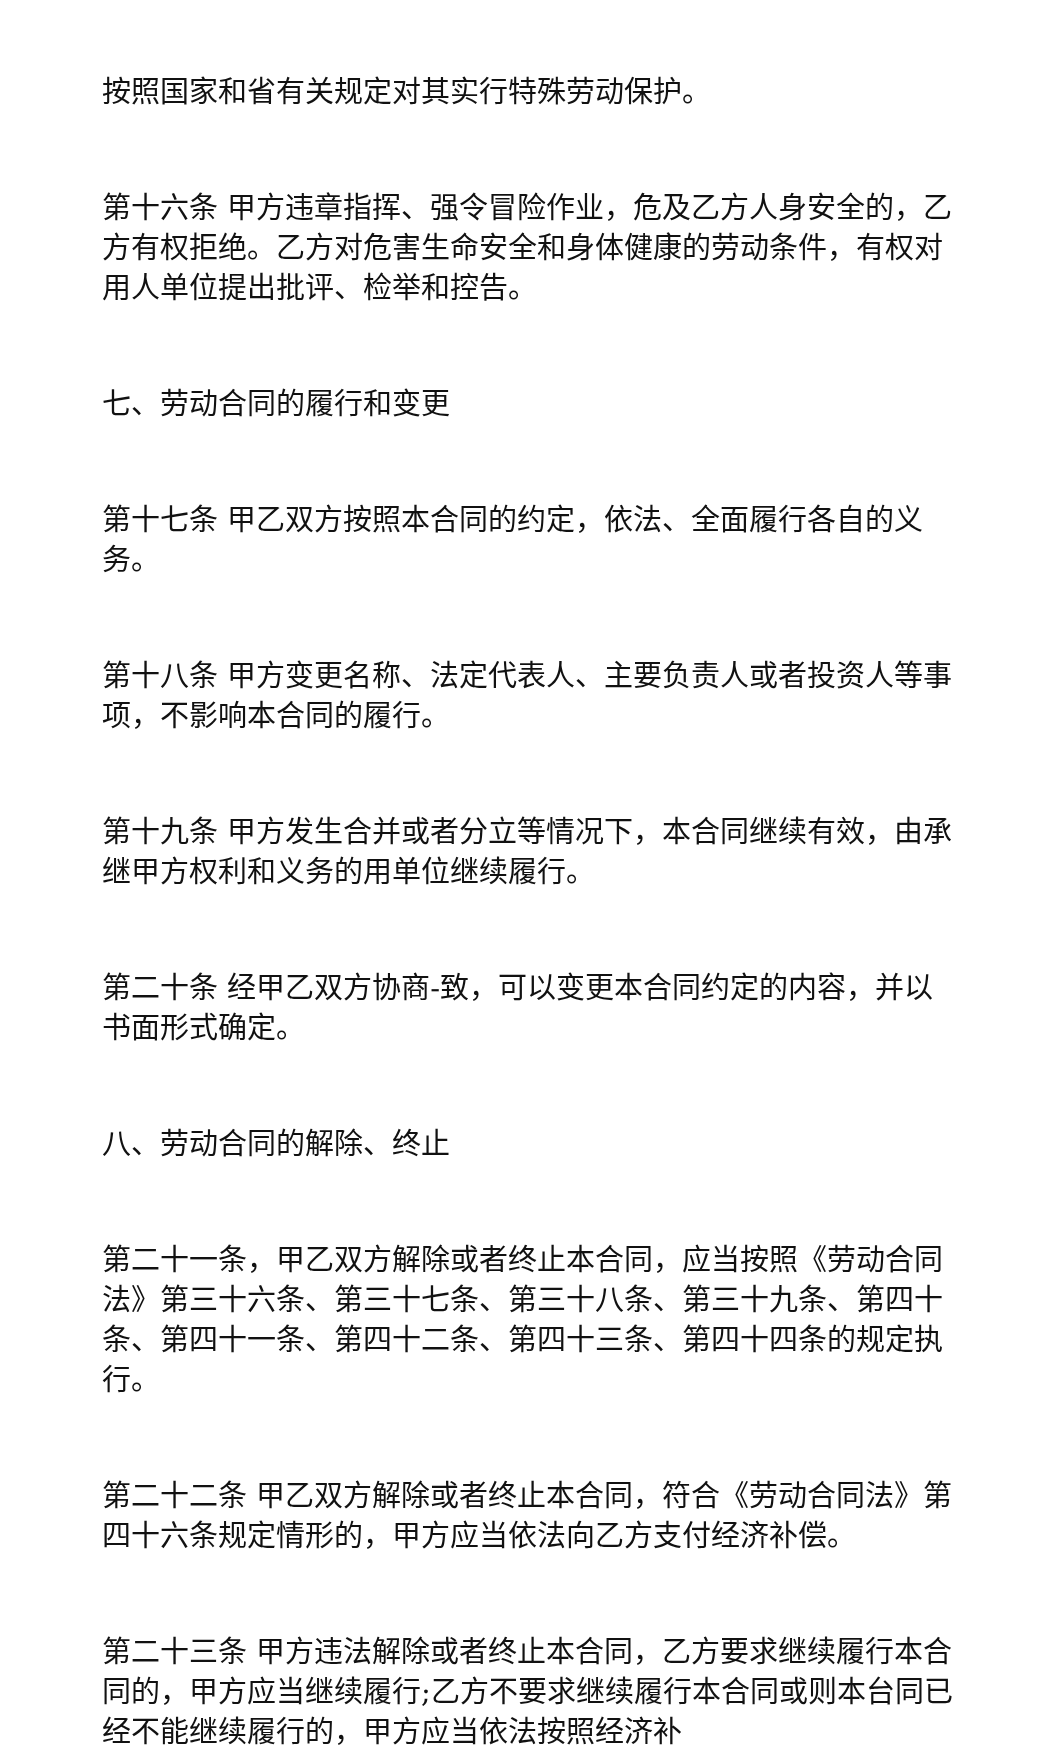按照国家和省有关规定对其实行特殊劳动保护。
第十六条 甲方违章指挥、强令冒险作业，危及乙方人身安全的，乙方有权拒绝。乙方对危害生命安全和身体健康的劳动条件，有权对用人单位提出批评、检举和控告。
七、劳动合同的履行和变更
第十七条 甲乙双方按照本合同的约定，依法、全面履行各自的义务。
第十八条 甲方变更名称、法定代表人、主要负责人或者投资人等事项，不影响本合同的履行。
第十九条 甲方发生合并或者分立等情况下，本合同继续有效，由承继甲方权利和义务的用单位继续履行。
第二十条 经甲乙双方协商-致，可以变更本合同约定的内容，并以书面形式确定。
八、劳动合同的解除、终止
第二十一条，甲乙双方解除或者终止本合同，应当按照《劳动合同法》第三十六条、第三十七条、第三十八条、第三十九条、第四十条、第四十一条、第四十二条、第四十三条、第四十四条的规定执行。
第二十二条 甲乙双方解除或者终止本合同，符合《劳动合同法》第四十六条规定情形的，甲方应当依法向乙方支付经济补偿。
第二十三条 甲方违法解除或者终止本合同，乙方要求继续履行本合同的，甲方应当继续履行;乙方不要求继续履行本合同或则本台同已经不能继续履行的，甲方应当依法按照经济补